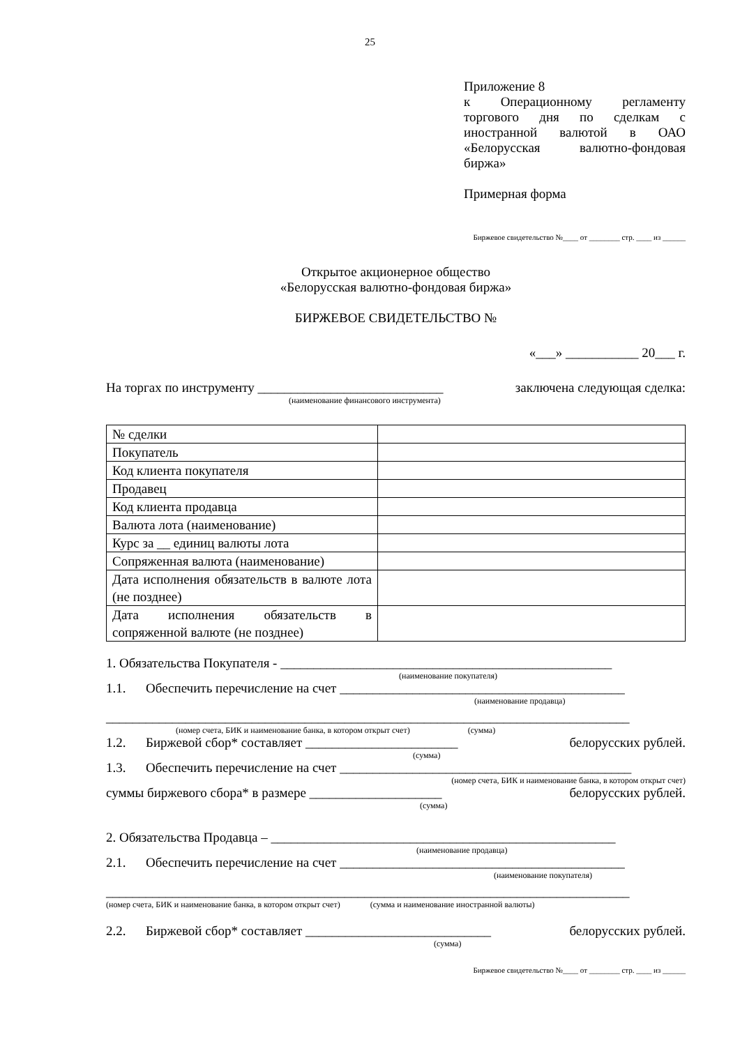25
Приложение 8
к Операционному регламенту торгового дня по сделкам с иностранной валютой в ОАО «Белорусская валютно-фондовая биржа»
Примерная форма
Биржевое свидетельство №____ от ________ стр. ____ из ______
Открытое акционерное общество
«Белорусская валютно-фондовая биржа»
БИРЖЕВОЕ СВИДЕТЕЛЬСТВО №
«___» ___________ 20___ г.
На торгах по инструменту ____________________________ заключена следующая сделка:
(наименование финансового инструмента)
| № сделки | |
| Покупатель | |
| Код клиента покупателя | |
| Продавец | |
| Код клиента продавца | |
| Валюта лота (наименование) | |
| Курс за __ единиц валюты лота | |
| Сопряженная валюта (наименование) | |
| Дата исполнения обязательств в валюте лота (не позднее) | |
| Дата исполнения обязательств в сопряженной валюте (не позднее) | |
1. Обязательства Покупателя - __________________________________________________
(наименование покупателя)
1.1. Обеспечить перечисление на счет ___________________________________________
(наименование продавца)
_______________________________________________________________________________
(номер счета, БИК и наименование банка, в котором открыт счет) (сумма)
1.2. Биржевой сбор* составляет _______________________ белорусских рублей.
(сумма)
1.3. Обеспечить перечисление на счет ____________________________________________
(номер счета, БИК и наименование банка, в котором открыт счет)
суммы биржевого сбора* в размере ____________________ белорусских рублей.
(сумма)
2. Обязательства Продавца – ____________________________________________________
(наименование продавца)
2.1. Обеспечить перечисление на счет ___________________________________________
(наименование покупателя)
_______________________________________________________________________________
(номер счета, БИК и наименование банка, в котором открыт счет) (сумма и наименование иностранной валюты)
2.2. Биржевой сбор* составляет ____________________________ белорусских рублей.
(сумма)
Биржевое свидетельство №____ от ________ стр. ____ из ______